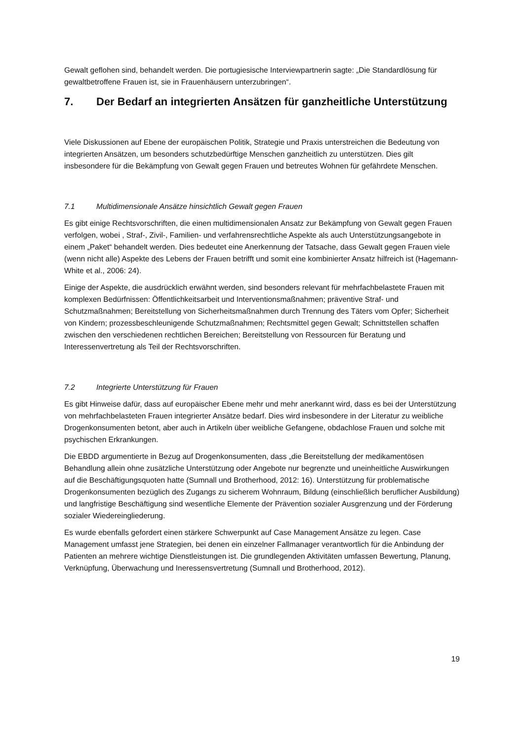Gewalt geflohen sind, behandelt werden. Die portugiesische Interviewpartnerin sagte: „Die Standardlösung für gewaltbetroffene Frauen ist, sie in Frauenhäusern unterzubringen“.
7. Der Bedarf an integrierten Ansätzen für ganzheitliche Unterstützung
Viele Diskussionen auf Ebene der europäischen Politik, Strategie und Praxis unterstreichen die Bedeutung von integrierten Ansätzen, um besonders schutzbedürftige Menschen ganzheitlich zu unterstützen. Dies gilt insbesondere für die Bekämpfung von Gewalt gegen Frauen und betreutes Wohnen für gefährdete Menschen.
7.1 Multidimensionale Ansätze hinsichtlich Gewalt gegen Frauen
Es gibt einige Rechtsvorschriften, die einen multidimensionalen Ansatz zur Bekämpfung von Gewalt gegen Frauen verfolgen, wobei , Straf-, Zivil-, Familien- und verfahrensrechtliche Aspekte als auch Unterstützungsangebote in einem „Paket“ behandelt werden. Dies bedeutet eine Anerkennung der Tatsache, dass Gewalt gegen Frauen viele (wenn nicht alle) Aspekte des Lebens der Frauen betrifft und somit eine kombinierter Ansatz hilfreich ist (Hagemann-White et al., 2006: 24).
Einige der Aspekte, die ausdrücklich erwähnt werden, sind besonders relevant für mehrfachbelastete Frauen mit komplexen Bedürfnissen: Öffentlichkeitsarbeit und Interventionsmaßnahmen; präventive Straf- und Schutzmaßnahmen; Bereitstellung von Sicherheitsmaßnahmen durch Trennung des Täters vom Opfer; Sicherheit von Kindern; prozessbeschleunigende Schutzmaßnahmen; Rechtsmittel gegen Gewalt; Schnittstellen schaffen zwischen den verschiedenen rechtlichen Bereichen; Bereitstellung von Ressourcen für Beratung und Interessenvertretung als Teil der Rechtsvorschriften.
7.2 Integrierte Unterstützung für Frauen
Es gibt Hinweise dafür, dass auf europäischer Ebene mehr und mehr anerkannt wird, dass es bei der Unterstützung von mehrfachbelasteten Frauen integrierter Ansätze bedarf. Dies wird insbesondere in der Literatur zu weibliche Drogenkonsumenten betont, aber auch in Artikeln über weibliche Gefangene, obdachlose Frauen und solche mit psychischen Erkrankungen.
Die EBDD argumentierte in Bezug auf Drogenkonsumenten, dass „die Bereitstellung der medikamentösen Behandlung allein ohne zusätzliche Unterstützung oder Angebote nur begrenzte und uneinheitliche Auswirkungen auf die Beschäftigungsquoten hatte (Sumnall und Brotherhood, 2012: 16). Unterstützung für problematische Drogenkonsumenten bezüglich des Zugangs zu sicherem Wohnraum, Bildung (einschließlich beruflicher Ausbildung) und langfristige Beschäftigung sind wesentliche Elemente der Prävention sozialer Ausgrenzung und der Förderung sozialer Wiedereingliederung.
Es wurde ebenfalls gefordert einen stärkere Schwerpunkt auf Case Management Ansätze zu legen. Case Management umfasst jene Strategien, bei denen ein einzelner Fallmanager verantwortlich für die Anbindung der Patienten an mehrere wichtige Dienstleistungen ist. Die grundlegenden Aktivitäten umfassen Bewertung, Planung, Verknüpfung, Überwachung und Ineressensvertretung (Sumnall und Brotherhood, 2012).
19